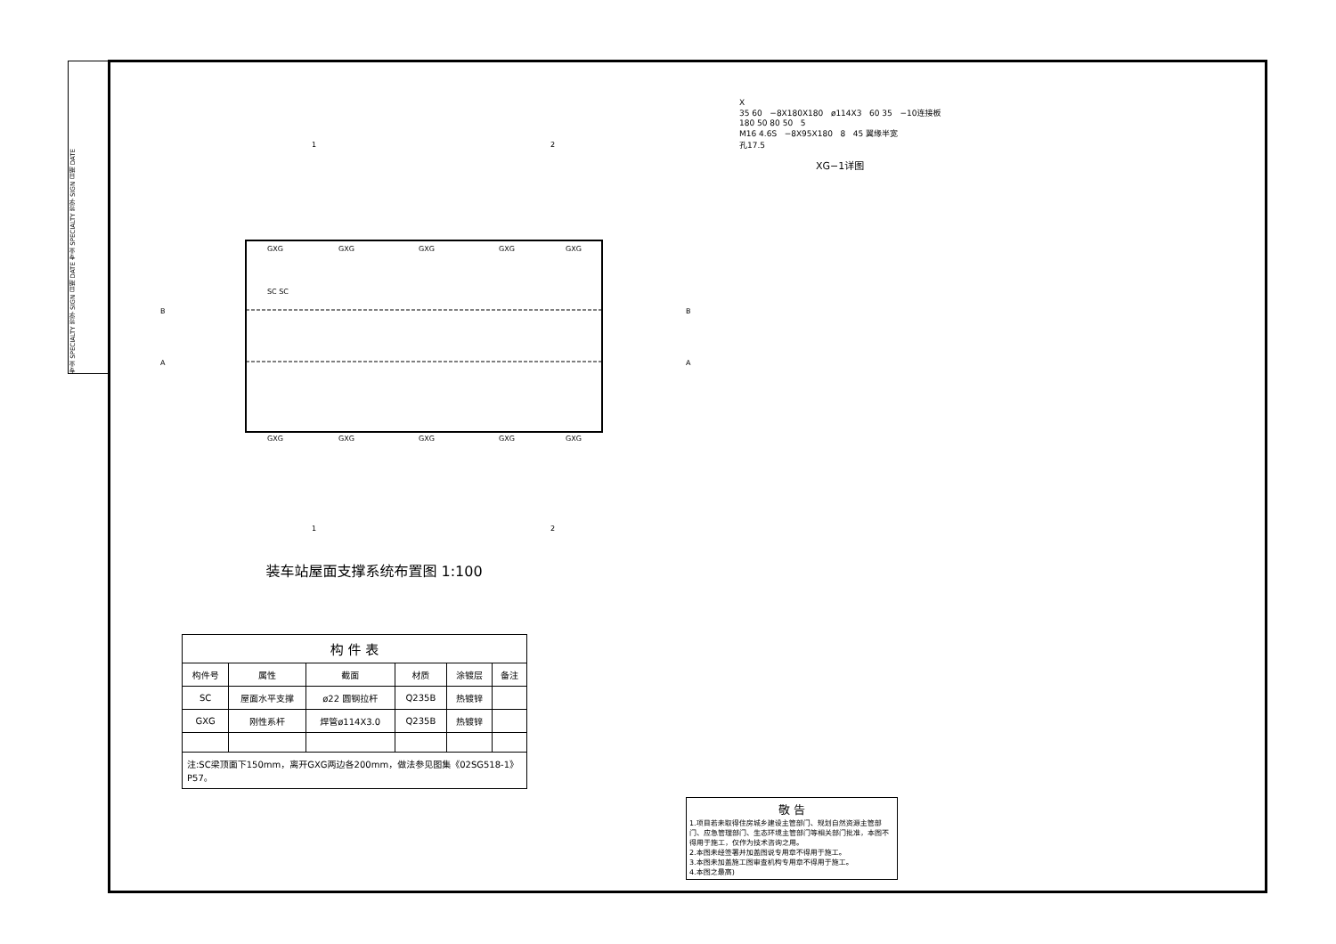专业 SPECIALTY 签字 SIGN 日期 DATE 专业 SPECIALTY 签字 SIGN 日期 DATE
1
2
B
A
B
A
GXG
GXG
GXG
GXG
GXG
GXG
GXG
GXG
GXG
GXG
SC SC
1
2
X
35 60 −8X180X180 ø114X3 60 35 −10连接板
180 50 80 50 5
M16 4.6S −8X95X180 8 45 翼缘半宽
孔17.5
XG−1详图
装车站屋面支撑系统布置图 1:100
| 构 件 表 | | | | | |
| --- | --- | --- | --- | --- | --- |
| 构件号 | 属性 | 截面 | 材质 | 涂镀层 | 备注 |
| SC | 屋面水平支撑 | ø22 圆钢拉杆 | Q235B | 热镀锌 | |
| GXG | 刚性系杆 | 焊管ø114X3.0 | Q235B | 热镀锌 | |
| 注:SC梁顶面下150mm，离开GXG两边各200mm，做法参见图集《02SG518-1》P57。 | | | | | |
敬 告
1.项目若未取得住房城乡建设主管部门、规划自然资源主管部门、应急管理部门、生态环境主管部门等相关部门批准，本图不得用于施工，仅作为技术咨询之用。
2.本图未经签署并加盖图说专用章不得用于施工。
3.本图未加盖施工图审查机构专用章不得用于施工。
4.本图之最高)